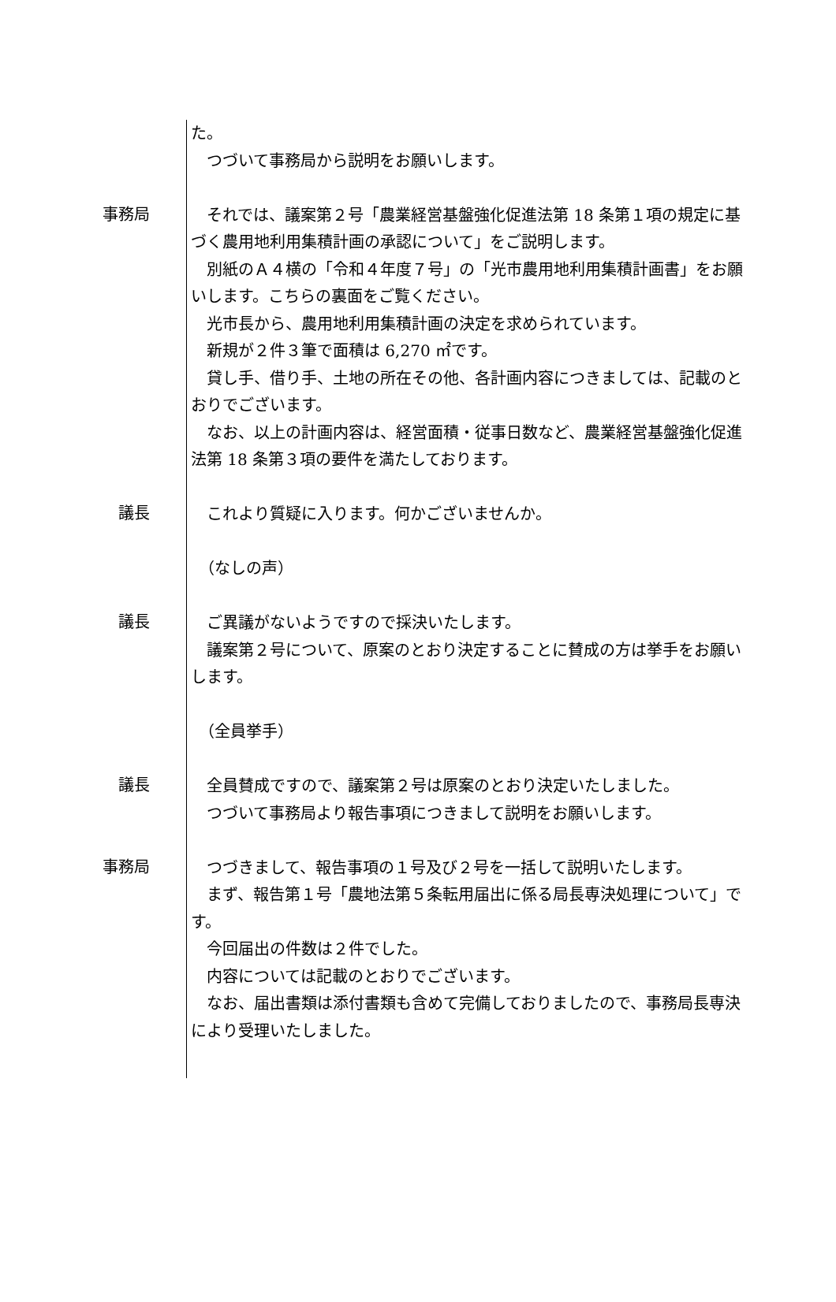た。
　つづいて事務局から説明をお願いします。
事務局
　それでは、議案第２号「農業経営基盤強化促進法第 18 条第１項の規定に基づく農用地利用集積計画の承認について」をご説明します。
　別紙のＡ４横の「令和４年度７号」の「光市農用地利用集積計画書」をお願いします。こちらの裏面をご覧ください。
　光市長から、農用地利用集積計画の決定を求められています。
　新規が２件３筆で面積は 6,270 ㎡です。
　貸し手、借り手、土地の所在その他、各計画内容につきましては、記載のとおりでございます。
　なお、以上の計画内容は、経営面積・従事日数など、農業経営基盤強化促進法第 18 条第３項の要件を満たしております。
議長
　これより質疑に入ります。何かございませんか。
　（なしの声）
議長
　ご異議がないようですので採決いたします。
　議案第２号について、原案のとおり決定することに賛成の方は挙手をお願いします。
　（全員挙手）
議長
　全員賛成ですので、議案第２号は原案のとおり決定いたしました。
　つづいて事務局より報告事項につきまして説明をお願いします。
事務局
　つづきまして、報告事項の１号及び２号を一括して説明いたします。
　まず、報告第１号「農地法第５条転用届出に係る局長専決処理について」です。
　今回届出の件数は２件でした。
　内容については記載のとおりでございます。
　なお、届出書類は添付書類も含めて完備しておりましたので、事務局長専決により受理いたしました。